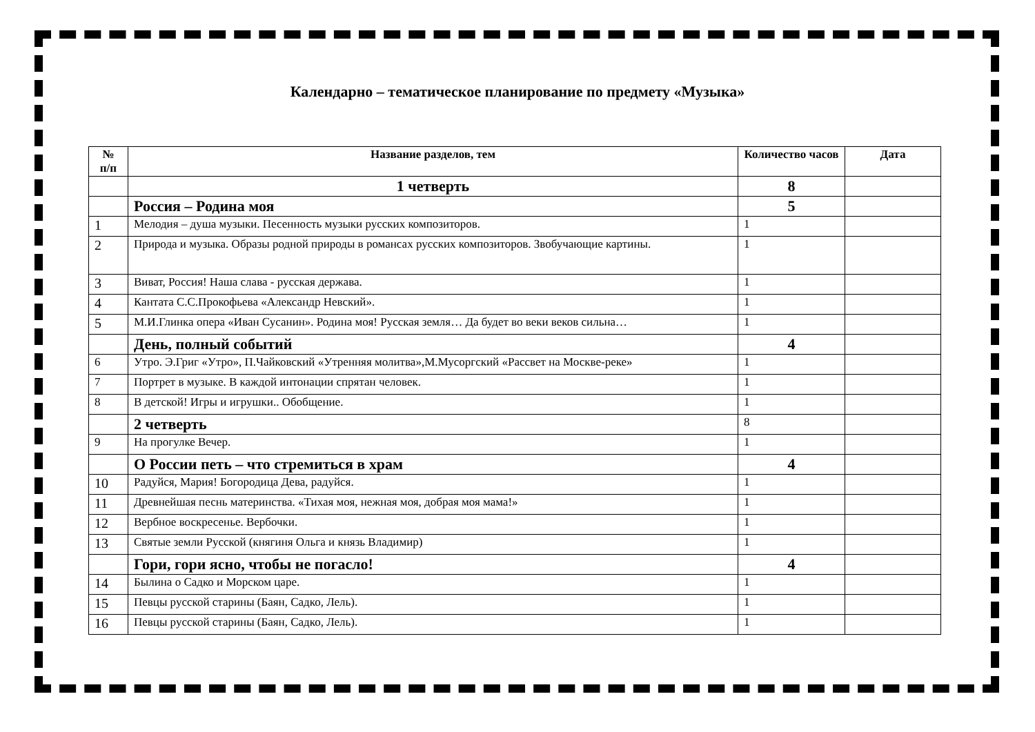Календарно – тематическое планирование по предмету «Музыка»
| № п/п | Название разделов, тем | Количество часов | Дата |
| --- | --- | --- | --- |
| | 1 четверть | 8 | |
| | Россия – Родина моя | 5 | |
| 1 | Мелодия – душа музыки. Песенность музыки русских композиторов. | 1 | |
| 2 | Природа и музыка. Образы родной природы в романсах русских композиторов. Звобучающие картины. | 1 | |
| 3 | Виват, Россия! Наша слава - русская держава. | 1 | |
| 4 | Кантата С.С.Прокофьева «Александр Невский». | 1 | |
| 5 | М.И.Глинка опера «Иван Сусанин». Родина моя! Русская земля… Да будет во веки веков сильна… | 1 | |
| | День, полный событий | 4 | |
| 6 | Утро. Э.Григ «Утро», П.Чайковский «Утренняя молитва»,М.Мусоргский «Рассвет на Москве-реке» | 1 | |
| 7 | Портрет в музыке. В каждой интонации спрятан человек. | 1 | |
| 8 | В детской! Игры и игрушки.. Обобщение. | 1 | |
| | 2 четверть | 8 | |
| 9 | На прогулке Вечер. | 1 | |
| | О России петь – что стремиться в храм | 4 | |
| 10 | Радуйся, Мария! Богородица Дева, радуйся. | 1 | |
| 11 | Древнейшая песнь материнства. «Тихая моя, нежная моя, добрая моя мама!» | 1 | |
| 12 | Вербное воскресенье. Вербочки. | 1 | |
| 13 | Святые земли Русской (княгиня Ольга и князь Владимир) | 1 | |
| | Гори, гори ясно, чтобы не погасло! | 4 | |
| 14 | Былина о Садко и Морском царе. | 1 | |
| 15 | Певцы русской старины (Баян, Садко, Лель). | 1 | |
| 16 | Певцы русской старины (Баян, Садко, Лель). | 1 | |